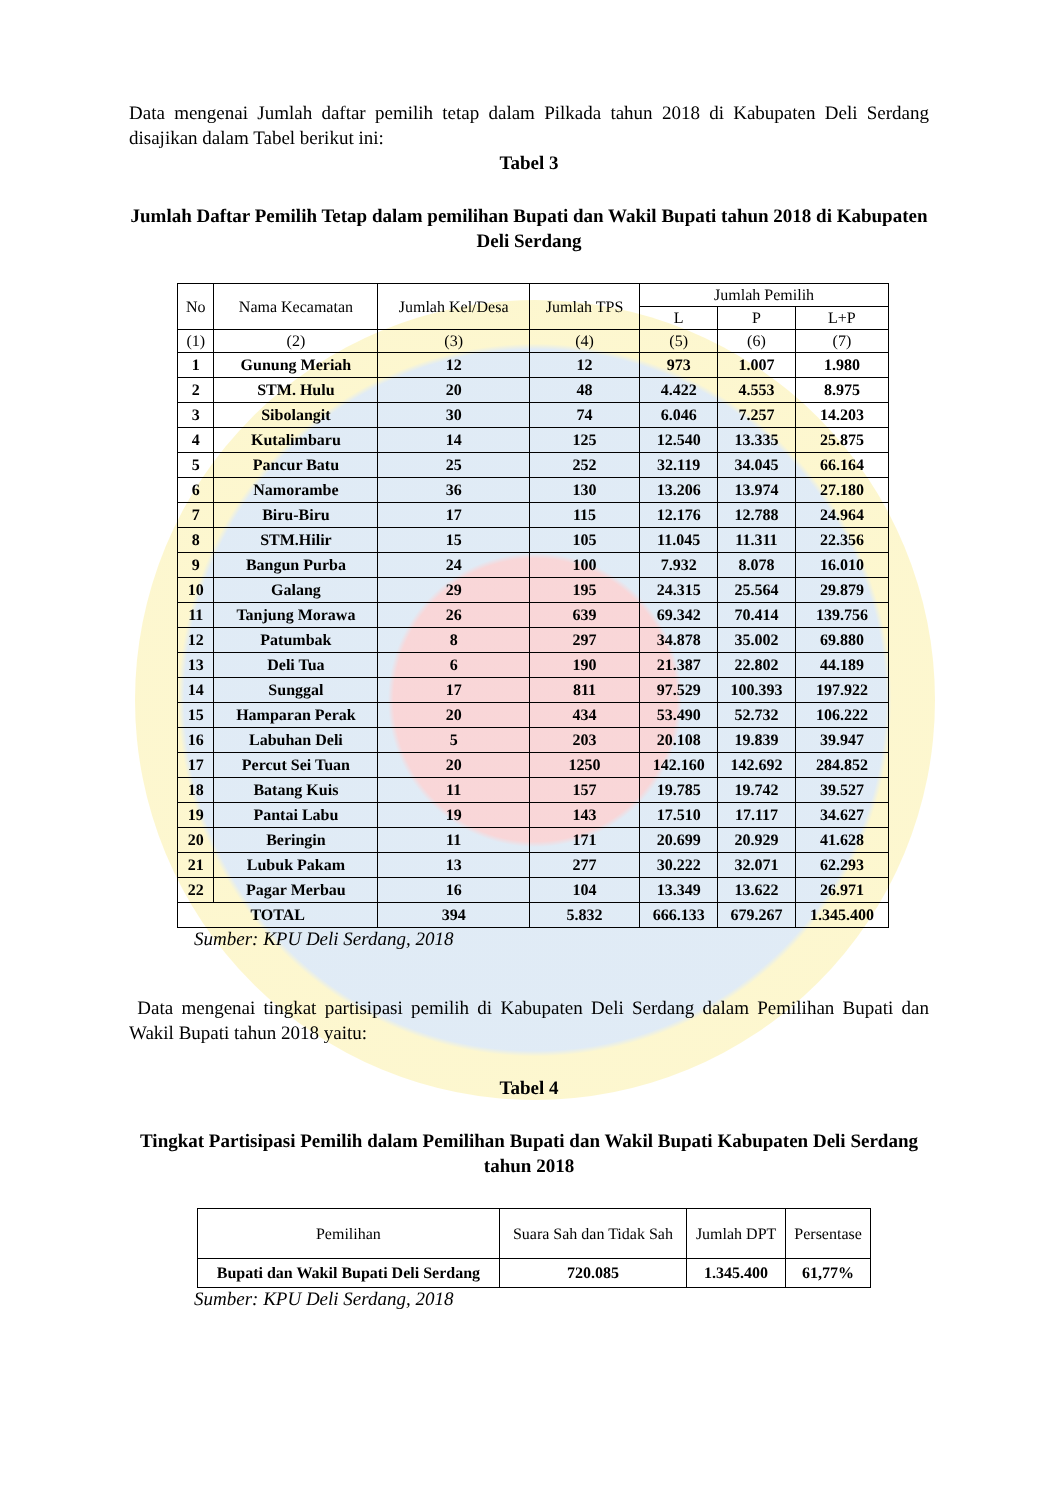Data mengenai Jumlah daftar pemilih tetap dalam Pilkada tahun 2018 di Kabupaten Deli Serdang disajikan dalam Tabel berikut ini:
Tabel 3
Jumlah Daftar Pemilih Tetap dalam pemilihan Bupati dan Wakil Bupati tahun 2018 di Kabupaten Deli Serdang
| No | Nama Kecamatan | Jumlah Kel/Desa | Jumlah TPS | Jumlah Pemilih | | |
| --- | --- | --- | --- | --- | --- | --- |
| | | | | L | P | L+P |
| (1) | (2) | (3) | (4) | (5) | (6) | (7) |
| 1 | Gunung Meriah | 12 | 12 | 973 | 1.007 | 1.980 |
| 2 | STM. Hulu | 20 | 48 | 4.422 | 4.553 | 8.975 |
| 3 | Sibolangit | 30 | 74 | 6.046 | 7.257 | 14.203 |
| 4 | Kutalimbaru | 14 | 125 | 12.540 | 13.335 | 25.875 |
| 5 | Pancur Batu | 25 | 252 | 32.119 | 34.045 | 66.164 |
| 6 | Namorambe | 36 | 130 | 13.206 | 13.974 | 27.180 |
| 7 | Biru-Biru | 17 | 115 | 12.176 | 12.788 | 24.964 |
| 8 | STM.Hilir | 15 | 105 | 11.045 | 11.311 | 22.356 |
| 9 | Bangun Purba | 24 | 100 | 7.932 | 8.078 | 16.010 |
| 10 | Galang | 29 | 195 | 24.315 | 25.564 | 29.879 |
| 11 | Tanjung Morawa | 26 | 639 | 69.342 | 70.414 | 139.756 |
| 12 | Patumbak | 8 | 297 | 34.878 | 35.002 | 69.880 |
| 13 | Deli Tua | 6 | 190 | 21.387 | 22.802 | 44.189 |
| 14 | Sunggal | 17 | 811 | 97.529 | 100.393 | 197.922 |
| 15 | Hamparan Perak | 20 | 434 | 53.490 | 52.732 | 106.222 |
| 16 | Labuhan Deli | 5 | 203 | 20.108 | 19.839 | 39.947 |
| 17 | Percut Sei Tuan | 20 | 1250 | 142.160 | 142.692 | 284.852 |
| 18 | Batang Kuis | 11 | 157 | 19.785 | 19.742 | 39.527 |
| 19 | Pantai Labu | 19 | 143 | 17.510 | 17.117 | 34.627 |
| 20 | Beringin | 11 | 171 | 20.699 | 20.929 | 41.628 |
| 21 | Lubuk Pakam | 13 | 277 | 30.222 | 32.071 | 62.293 |
| 22 | Pagar Merbau | 16 | 104 | 13.349 | 13.622 | 26.971 |
| TOTAL | | 394 | 5.832 | 666.133 | 679.267 | 1.345.400 |
Sumber: KPU Deli Serdang, 2018
Data mengenai tingkat partisipasi pemilih di Kabupaten Deli Serdang dalam Pemilihan Bupati dan Wakil Bupati tahun 2018 yaitu:
Tabel 4
Tingkat Partisipasi Pemilih dalam Pemilihan Bupati dan Wakil Bupati Kabupaten Deli Serdang tahun 2018
| Pemilihan | Suara Sah dan Tidak Sah | Jumlah DPT | Persentase |
| --- | --- | --- | --- |
| Bupati dan Wakil Bupati Deli Serdang | 720.085 | 1.345.400 | 61,77% |
Sumber: KPU Deli Serdang, 2018